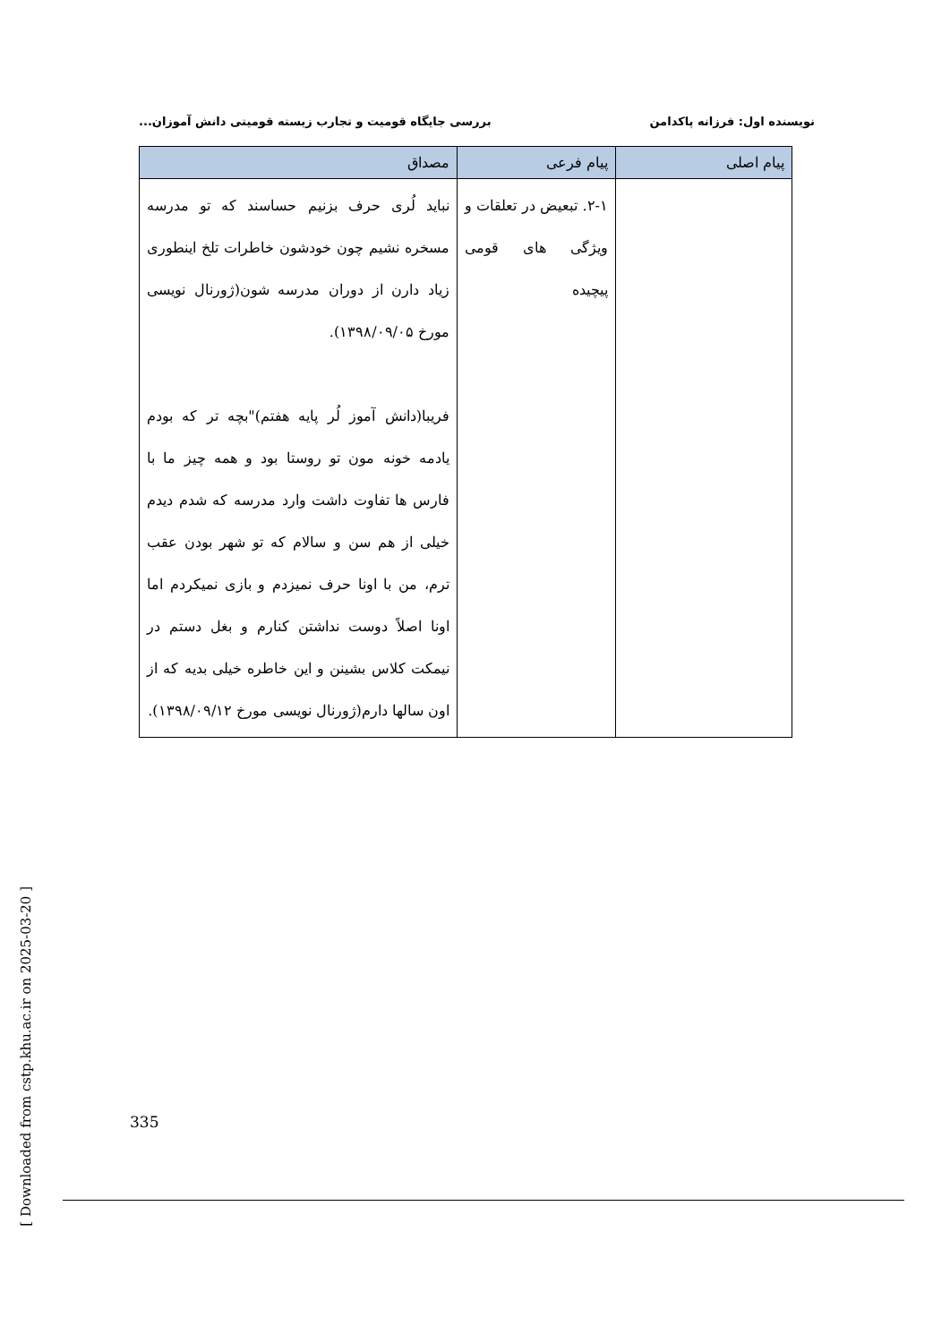نویسنده اول: فرزانه پاکدامن بررسی جایگاه قومیت و تجارب زیسته قومیتی دانش آموزان...
| پیام اصلی | پیام فرعی | مصداق |
| --- | --- | --- |
| | ۲-۱. تبعیض در تعلقات و ویژگی های قومی پیچیده | نباید لُری حرف بزنیم حساسند که تو مدرسه مسخره نشیم چون خودشون خاطرات تلخ اینطوری زیاد دارن از دوران مدرسه شون(ژورنال نویسی مورخ ۱۳۹۸/۰۹/۰۵). فریبا(دانش آموز لُر پایه هفتم)"بچه تر که بودم یادمه خونه مون تو روستا بود و همه چیز ما با فارس ها تفاوت داشت وارد مدرسه که شدم دیدم خیلی از هم سن و سالام که تو شهر بودن عقب ترم، من با اونا حرف نمیزدم و بازی نمیکردم اما اونا اصلاً دوست نداشتن کنارم و بغل دستم در نیمکت کلاس بشینن و این خاطره خیلی بدیه که از اون سالها دارم(ژورنال نویسی مورخ ۱۳۹۸/۰۹/۱۲). |
[ Downloaded from cstp.khu.ac.ir on 2025-03-20 ]
335